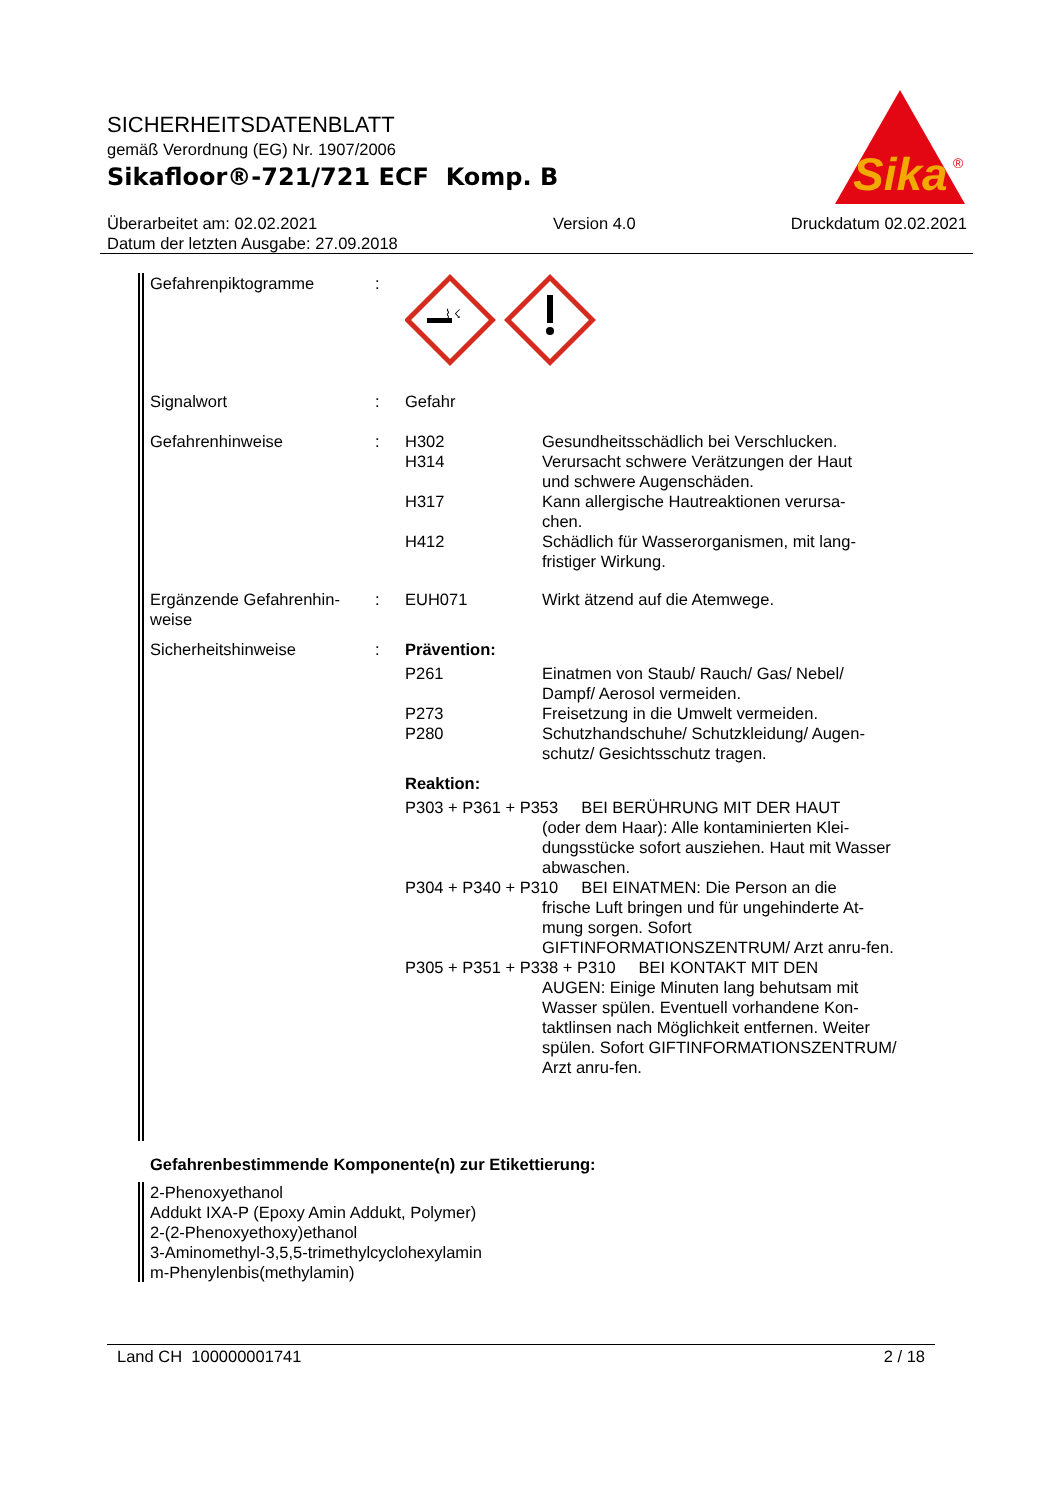SICHERHEITSDATENBLATT
gemäß Verordnung (EG) Nr. 1907/2006
Sikafloor®-721/721 ECF Komp. B
Sika
®
Überarbeitet am: 02.02.2021
Datum der letzten Ausgabe: 27.09.2018
Version 4.0 Druckdatum 02.02.2021
Gefahrenpiktogramme :
⌇ ☇
Signalwort : Gefahr
Gefahrenhinweise : H302 Gesundheitsschädlich bei Verschlucken.
H314 Verursacht schwere Verätzungen der Haut und schwere Augenschäden.
H317 Kann allergische Hautreaktionen verursa-chen.
H412 Schädlich für Wasserorganismen, mit lang-fristiger Wirkung.
Ergänzende Gefahrenhin-weise
: EUH071 Wirkt ätzend auf die Atemwege.
Sicherheitshinweise : Prävention:
P261 Einatmen von Staub/ Rauch/ Gas/ Nebel/ Dampf/ Aerosol vermeiden.
P273 Freisetzung in die Umwelt vermeiden.
P280 Schutzhandschuhe/ Schutzkleidung/ Augen-schutz/ Gesichtsschutz tragen.
Reaktion:
P303 + P361 + P353 BEI BERÜHRUNG MIT DER HAUT
(oder dem Haar): Alle kontaminierten Klei-dungsstücke sofort ausziehen. Haut mit Wasser abwaschen.
P304 + P340 + P310 BEI EINATMEN: Die Person an die
frische Luft bringen und für ungehinderte At-mung sorgen. Sofort GIFTINFORMATIONSZENTRUM/ Arzt anru-fen.
P305 + P351 + P338 + P310 BEI KONTAKT MIT DEN
AUGEN: Einige Minuten lang behutsam mit Wasser spülen. Eventuell vorhandene Kon-taktlinsen nach Möglichkeit entfernen. Weiter spülen. Sofort GIFTINFORMATIONSZENTRUM/ Arzt anru-fen.
Gefahrenbestimmende Komponente(n) zur Etikettierung:
2-Phenoxyethanol
Addukt IXA-P (Epoxy Amin Addukt, Polymer)
2-(2-Phenoxyethoxy)ethanol
3-Aminomethyl-3,5,5-trimethylcyclohexylamin
m-Phenylenbis(methylamin)
Land CH 100000001741 2 / 18